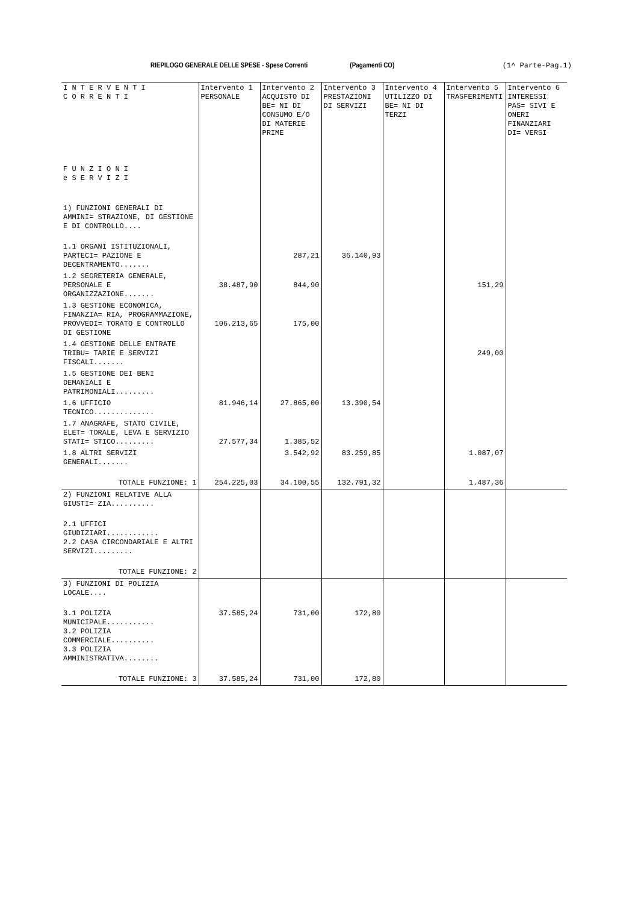RIEPILOGO GENERALE DELLE SPESE - Spese Correnti (Pagamenti CO) (1^ Parte-Pag.1)
| I N T E R V E N T I C O R R E N T I F U N Z I O N I e S E R V I Z I | Intervento 1 PERSONALE | Intervento 2 ACQUISTO DI BE= NI DI CONSUMO E/O DI MATERIE PRIME | Intervento 3 PRESTAZIONI DI SERVIZI | Intervento 4 UTILIZZO DI BE= NI DI TERZI | Intervento 5 TRASFERIMENTI | Intervento 6 INTERESSI PAS= SIVI E ONERI FINANZIARI DI= VERSI |
| --- | --- | --- | --- | --- | --- | --- |
| 1) FUNZIONI GENERALI DI AMMINI= STRAZIONE, DI GESTIONE E DI CONTROLLO.... | | | | | | |
| 1.1 ORGANI ISTITUZIONALI, PARTECI= PAZIONE E DECENTRAMENTO....... | | 287,21 | 36.140,93 | | | |
| 1.2 SEGRETERIA GENERALE, PERSONALE E ORGANIZZAZIONE....... | 38.487,90 | 844,90 | | | 151,29 | |
| 1.3 GESTIONE ECONOMICA, FINANZIA= RIA, PROGRAMMAZIONE, PROVVEDI= TORATO E CONTROLLO DI GESTIONE | 106.213,65 | 175,00 | | | | |
| 1.4 GESTIONE DELLE ENTRATE TRIBU= TARIE E SERVIZI FISCALI....... | | | | | 249,00 | |
| 1.5 GESTIONE DEI BENI DEMANIALI E PATRIMONIALI......... | | | | | | |
| 1.6 UFFICIO TECNICO.............. | 81.946,14 | 27.865,00 | 13.390,54 | | | |
| 1.7 ANAGRAFE, STATO CIVILE, ELET= TORALE, LEVA E SERVIZIO STATI= STICO......... | 27.577,34 | 1.385,52 | | | | |
| 1.8 ALTRI SERVIZI GENERALI....... | | 3.542,92 | 83.259,85 | | 1.087,07 | |
| TOTALE FUNZIONE: 1 | 254.225,03 | 34.100,55 | 132.791,32 | | 1.487,36 | |
| 2) FUNZIONI RELATIVE ALLA GIUSTI= ZIA.......... | | | | | | |
| 2.1 UFFICI GIUDIZIARI............ 2.2 CASA CIRCONDARIALE E ALTRI SERVIZI......... | | | | | | |
| TOTALE FUNZIONE: 2 | | | | | | |
| 3) FUNZIONI DI POLIZIA LOCALE.... | | | | | | |
| 3.1 POLIZIA MUNICIPALE........... 3.2 POLIZIA COMMERCIALE.......... 3.3 POLIZIA AMMINISTRATIVA........ | 37.585,24 | 731,00 | 172,80 | | | |
| TOTALE FUNZIONE: 3 | 37.585,24 | 731,00 | 172,80 | | | |